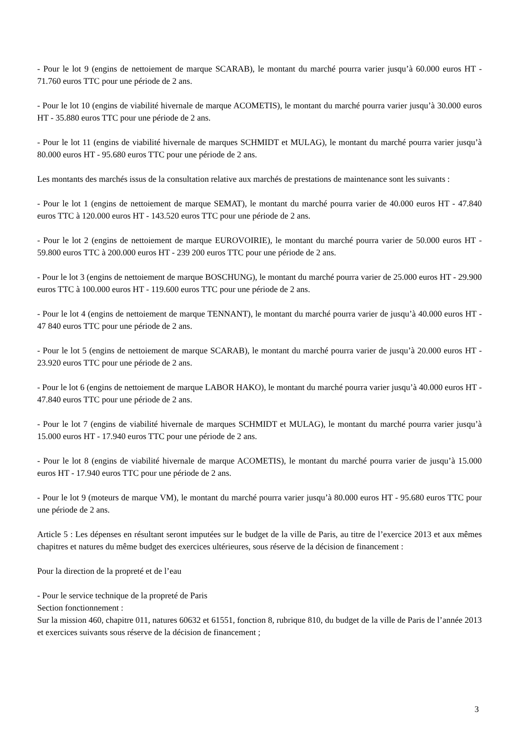- Pour le lot 9 (engins de nettoiement de marque SCARAB), le montant du marché pourra varier jusqu’à 60.000 euros HT - 71.760 euros TTC pour une période de 2 ans.
- Pour le lot 10 (engins de viabilité hivernale de marque ACOMETIS), le montant du marché pourra varier jusqu’à 30.000 euros HT - 35.880 euros TTC pour une période de 2 ans.
- Pour le lot 11 (engins de viabilité hivernale de marques SCHMIDT et MULAG), le montant du marché pourra varier jusqu’à 80.000 euros HT - 95.680 euros TTC pour une période de 2 ans.
Les montants des marchés issus de la consultation relative aux marchés de prestations de maintenance sont les suivants :
- Pour le lot 1 (engins de nettoiement de marque SEMAT), le montant du marché pourra varier de 40.000 euros HT - 47.840 euros TTC à 120.000 euros HT - 143.520 euros TTC pour une période de 2 ans.
- Pour le lot 2 (engins de nettoiement de marque EUROVOIRIE), le montant du marché pourra varier de 50.000 euros HT - 59.800 euros TTC à 200.000 euros HT - 239 200 euros TTC pour une période de 2 ans.
- Pour le lot 3 (engins de nettoiement de marque BOSCHUNG), le montant du marché pourra varier de 25.000 euros HT - 29.900 euros TTC à 100.000 euros HT - 119.600 euros TTC pour une période de 2 ans.
- Pour le lot 4 (engins de nettoiement de marque TENNANT), le montant du marché pourra varier de jusqu’à 40.000 euros HT - 47 840 euros TTC pour une période de 2 ans.
- Pour le lot 5 (engins de nettoiement de marque SCARAB), le montant du marché pourra varier de jusqu’à 20.000 euros HT - 23.920 euros TTC pour une période de 2 ans.
- Pour le lot 6 (engins de nettoiement de marque LABOR HAKO), le montant du marché pourra varier jusqu’à 40.000 euros HT - 47.840 euros TTC pour une période de 2 ans.
- Pour le lot 7 (engins de viabilité hivernale de marques SCHMIDT et MULAG), le montant du marché pourra varier jusqu’à 15.000 euros HT - 17.940 euros TTC pour une période de 2 ans.
- Pour le lot 8 (engins de viabilité hivernale de marque ACOMETIS), le montant du marché pourra varier de jusqu’à 15.000 euros HT - 17.940 euros TTC pour une période de 2 ans.
- Pour le lot 9 (moteurs de marque VM), le montant du marché pourra varier jusqu’à 80.000 euros HT - 95.680 euros TTC pour une période de 2 ans.
Article 5 : Les dépenses en résultant seront imputées sur le budget de la ville de Paris, au titre de l’exercice 2013 et aux mêmes chapitres et natures du même budget des exercices ultérieures, sous réserve de la décision de financement :
Pour la direction de la propreté et de l’eau
- Pour le service technique de la propreté de Paris
Section fonctionnement :
Sur la mission 460, chapitre 011, natures 60632 et 61551, fonction 8, rubrique 810, du budget de la ville de Paris de l’année 2013 et exercices suivants sous réserve de la décision de financement ;
3